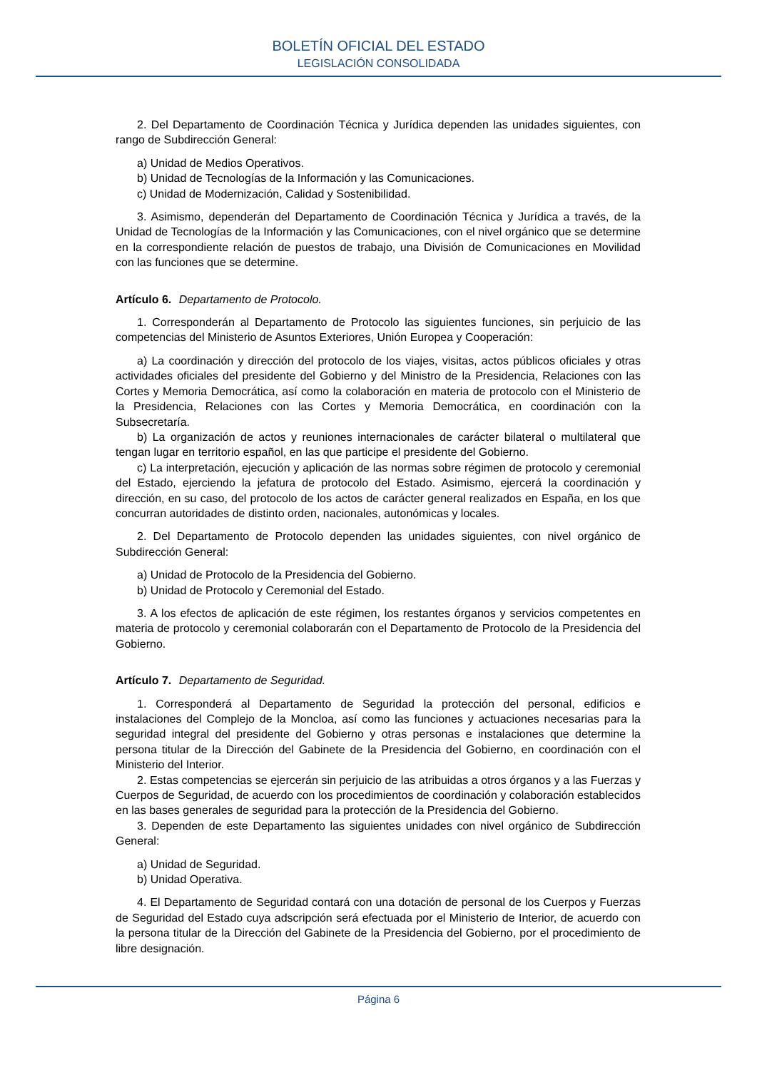BOLETÍN OFICIAL DEL ESTADO
LEGISLACIÓN CONSOLIDADA
2. Del Departamento de Coordinación Técnica y Jurídica dependen las unidades siguientes, con rango de Subdirección General:
a) Unidad de Medios Operativos.
b) Unidad de Tecnologías de la Información y las Comunicaciones.
c) Unidad de Modernización, Calidad y Sostenibilidad.
3. Asimismo, dependerán del Departamento de Coordinación Técnica y Jurídica a través, de la Unidad de Tecnologías de la Información y las Comunicaciones, con el nivel orgánico que se determine en la correspondiente relación de puestos de trabajo, una División de Comunicaciones en Movilidad con las funciones que se determine.
Artículo 6. Departamento de Protocolo.
1. Corresponderán al Departamento de Protocolo las siguientes funciones, sin perjuicio de las competencias del Ministerio de Asuntos Exteriores, Unión Europea y Cooperación:
a) La coordinación y dirección del protocolo de los viajes, visitas, actos públicos oficiales y otras actividades oficiales del presidente del Gobierno y del Ministro de la Presidencia, Relaciones con las Cortes y Memoria Democrática, así como la colaboración en materia de protocolo con el Ministerio de la Presidencia, Relaciones con las Cortes y Memoria Democrática, en coordinación con la Subsecretaría.
b) La organización de actos y reuniones internacionales de carácter bilateral o multilateral que tengan lugar en territorio español, en las que participe el presidente del Gobierno.
c) La interpretación, ejecución y aplicación de las normas sobre régimen de protocolo y ceremonial del Estado, ejerciendo la jefatura de protocolo del Estado. Asimismo, ejercerá la coordinación y dirección, en su caso, del protocolo de los actos de carácter general realizados en España, en los que concurran autoridades de distinto orden, nacionales, autonómicas y locales.
2. Del Departamento de Protocolo dependen las unidades siguientes, con nivel orgánico de Subdirección General:
a) Unidad de Protocolo de la Presidencia del Gobierno.
b) Unidad de Protocolo y Ceremonial del Estado.
3. A los efectos de aplicación de este régimen, los restantes órganos y servicios competentes en materia de protocolo y ceremonial colaborarán con el Departamento de Protocolo de la Presidencia del Gobierno.
Artículo 7. Departamento de Seguridad.
1. Corresponderá al Departamento de Seguridad la protección del personal, edificios e instalaciones del Complejo de la Moncloa, así como las funciones y actuaciones necesarias para la seguridad integral del presidente del Gobierno y otras personas e instalaciones que determine la persona titular de la Dirección del Gabinete de la Presidencia del Gobierno, en coordinación con el Ministerio del Interior.
2. Estas competencias se ejercerán sin perjuicio de las atribuidas a otros órganos y a las Fuerzas y Cuerpos de Seguridad, de acuerdo con los procedimientos de coordinación y colaboración establecidos en las bases generales de seguridad para la protección de la Presidencia del Gobierno.
3. Dependen de este Departamento las siguientes unidades con nivel orgánico de Subdirección General:
a) Unidad de Seguridad.
b) Unidad Operativa.
4. El Departamento de Seguridad contará con una dotación de personal de los Cuerpos y Fuerzas de Seguridad del Estado cuya adscripción será efectuada por el Ministerio de Interior, de acuerdo con la persona titular de la Dirección del Gabinete de la Presidencia del Gobierno, por el procedimiento de libre designación.
Página 6